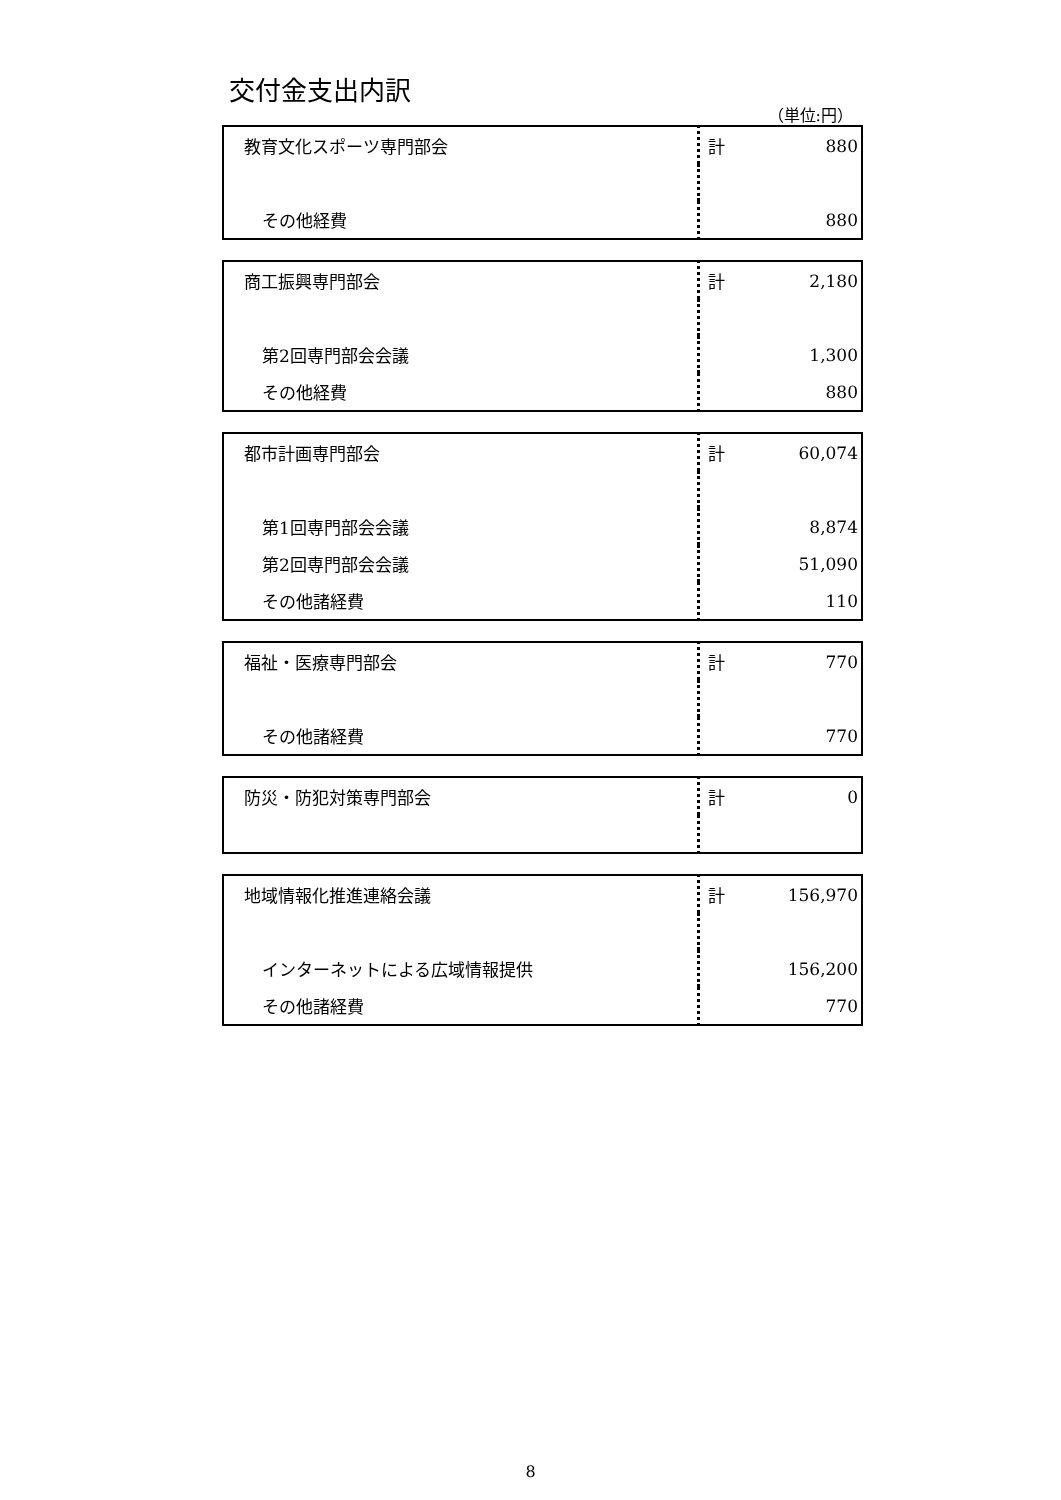交付金支出内訳
（単位:円）
| 教育文化スポーツ専門部会 | 計 | 880 |
| その他経費 | | 880 |
| 商工振興専門部会 | 計 | 2,180 |
| 第2回専門部会会議 | | 1,300 |
| その他経費 | | 880 |
| 都市計画専門部会 | 計 | 60,074 |
| 第1回専門部会会議 | | 8,874 |
| 第2回専門部会会議 | | 51,090 |
| その他諸経費 | | 110 |
| 福祉・医療専門部会 | 計 | 770 |
| その他諸経費 | | 770 |
| 防災・防犯対策専門部会 | 計 | 0 |
| 地域情報化推進連絡会議 | 計 | 156,970 |
| インターネットによる広域情報提供 | | 156,200 |
| その他諸経費 | | 770 |
8